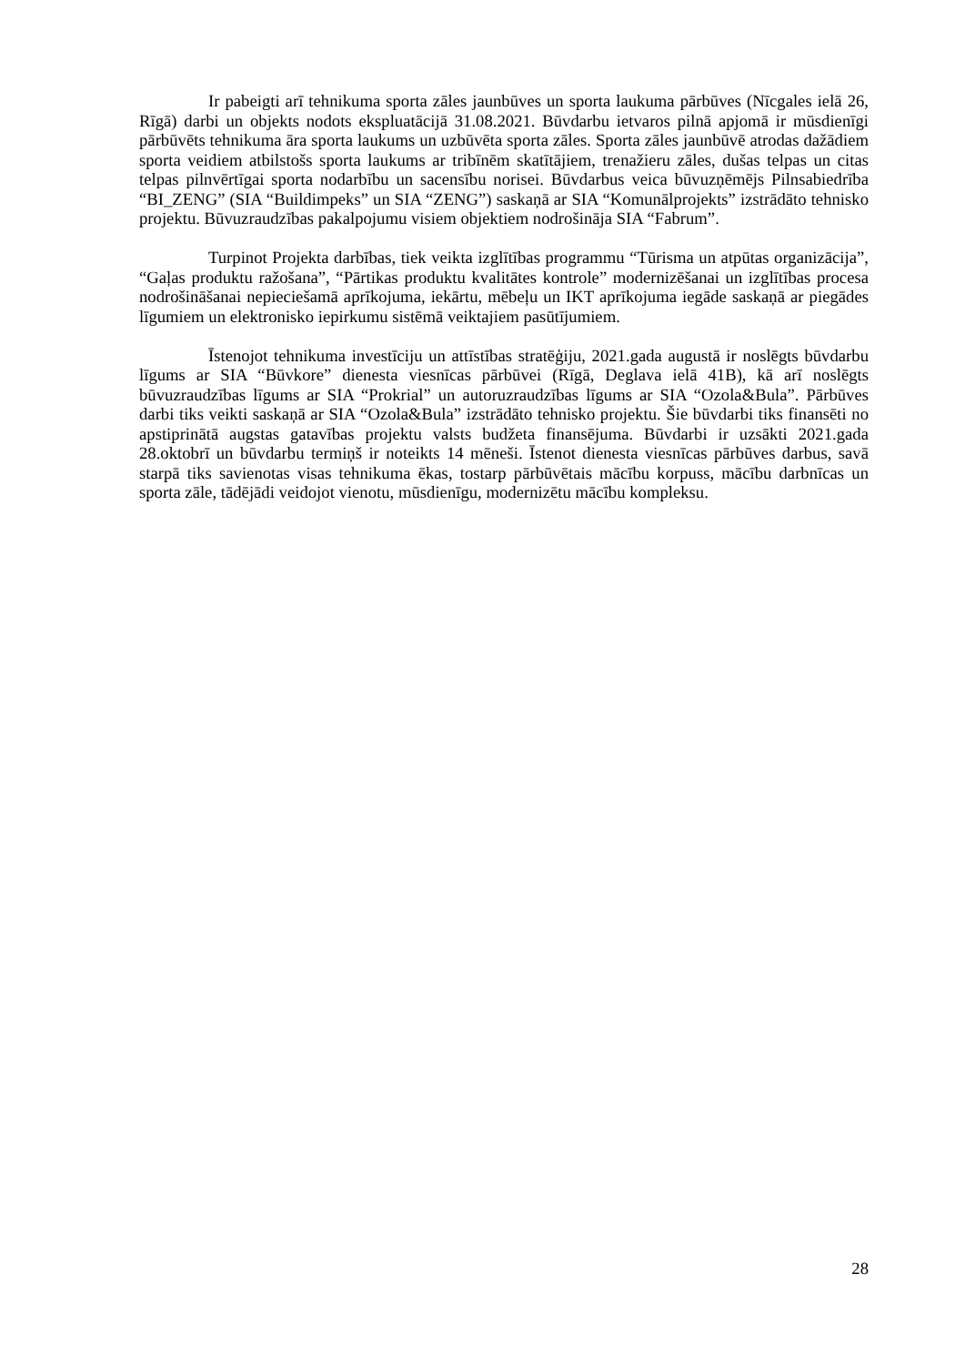Ir pabeigti arī tehnikuma sporta zāles jaunbūves un sporta laukuma pārbūves (Nīcgales ielā 26, Rīgā) darbi un objekts nodots ekspluatācijā 31.08.2021. Būvdarbu ietvaros pilnā apjomā ir mūsdienīgi pārbūvēts tehnikuma āra sporta laukums un uzbūvēta sporta zāles. Sporta zāles jaunbūvē atrodas dažādiem sporta veidiem atbilstošs sporta laukums ar tribīnēm skatītājiem, trenažieru zāles, dušas telpas un citas telpas pilnvērtīgai sporta nodarbību un sacensību norisei. Būvdarbus veica būvuzņēmējs Pilnsabiedrība “BI_ZENG” (SIA “Buildimpeks” un SIA “ZENG”) saskaņā ar SIA “Komunālprojekts” izstrādāto tehnisko projektu. Būvuzraudzības pakalpojumu visiem objektiem nodrošināja SIA “Fabrum”.
Turpinot Projekta darbības, tiek veikta izglītības programmu “Tūrisma un atpūtas organizācija”, “Gaļas produktu ražošana”, “Pārtikas produktu kvalitātes kontrole” modernizēšanai un izglītības procesa nodrošināšanai nepieciešamā aprīkojuma, iekārtu, mēbeļu un IKT aprīkojuma iegāde saskaņā ar piegādes līgumiem un elektronisko iepirkumu sistēmā veiktajiem pasūtījumiem.
Īstenojot tehnikuma investīciju un attīstības stratēģiju, 2021.gada augustā ir noslēgts būvdarbu līgums ar SIA “Būvkore” dienesta viesnīcas pārbūvei (Rīgā, Deglava ielā 41B), kā arī noslēgts būvuzraudzības līgums ar SIA “Prokrial” un autoruzraudzības līgums ar SIA “Ozola&Bula”. Pārbūves darbi tiks veikti saskaņā ar SIA “Ozola&Bula” izstrādāto tehnisko projektu. Šie būvdarbi tiks finansēti no apstiprinātā augstas gatavības projektu valsts budžeta finansējuma. Būvdarbi ir uzsākti 2021.gada 28.oktobrī un būvdarbu termiņš ir noteikts 14 mēneši. Īstenot dienesta viesnīcas pārbūves darbus, savā starpā tiks savienotas visas tehnikuma ēkas, tostarp pārbūvētais mācību korpuss, mācību darbnīcas un sporta zāle, tādējādi veidojot vienotu, mūsdienīgu, modernizētu mācību kompleksu.
28